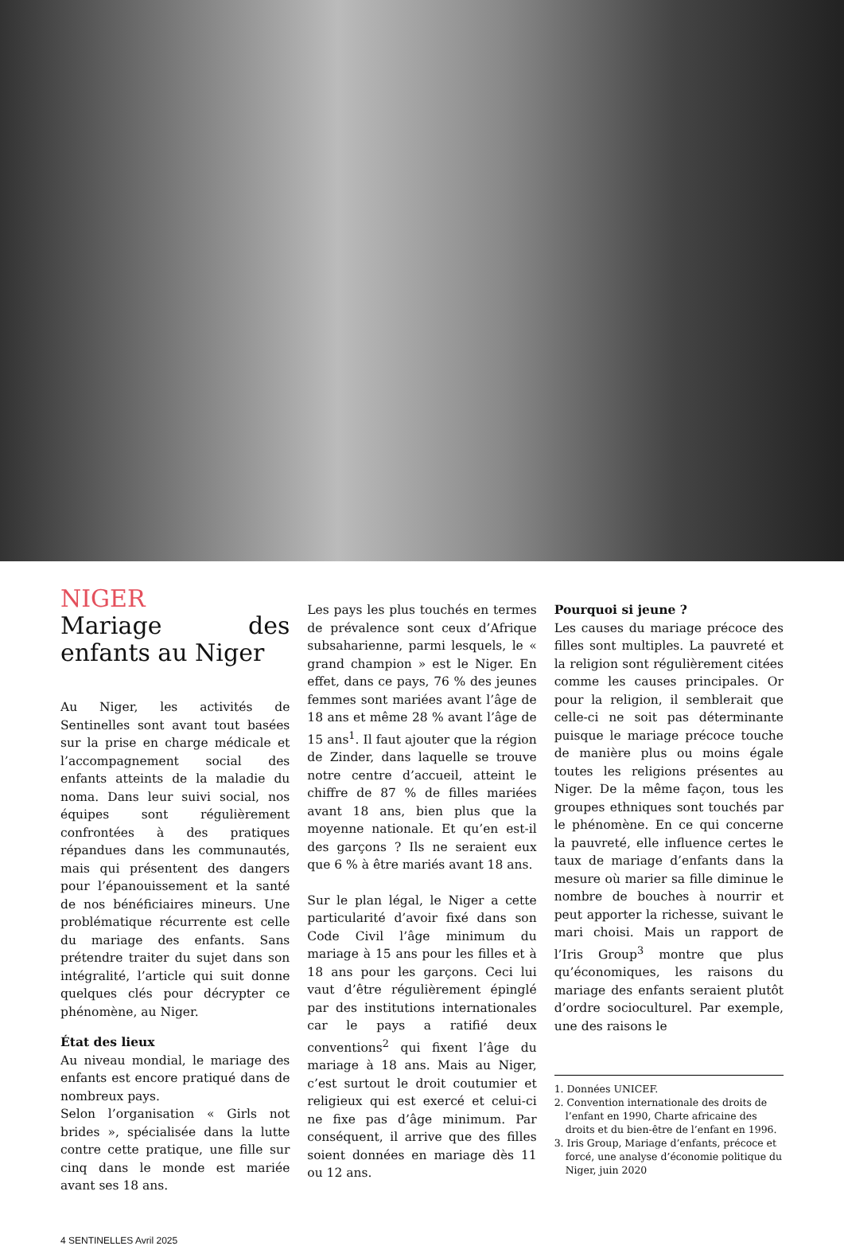NIGER
Mariage des enfants au Niger
Au Niger, les activités de Sentinelles sont avant tout basées sur la prise en charge médicale et l’accompagnement social des enfants atteints de la maladie du noma. Dans leur suivi social, nos équipes sont régulièrement confrontées à des pratiques répandues dans les communautés, mais qui présentent des dangers pour l’épanouissement et la santé de nos bénéficiaires mineurs. Une problématique récurrente est celle du mariage des enfants. Sans prétendre traiter du sujet dans son intégralité, l’article qui suit donne quelques clés pour décrypter ce phénomène, au Niger.
État des lieux
Au niveau mondial, le mariage des enfants est encore pratiqué dans de nombreux pays.
Selon l’organisation « Girls not brides », spécialisée dans la lutte contre cette pratique, une fille sur cinq dans le monde est mariée avant ses 18 ans.
Les pays les plus touchés en termes de prévalence sont ceux d’Afrique subsaharienne, parmi lesquels, le « grand champion » est le Niger. En effet, dans ce pays, 76 % des jeunes femmes sont mariées avant l’âge de 18 ans et même 28 % avant l’âge de 15 ans<sup>1</sup>. Il faut ajouter que la région de Zinder, dans laquelle se trouve notre centre d’accueil, atteint le chiffre de 87 % de filles mariées avant 18 ans, bien plus que la moyenne nationale. Et qu’en est-il des garçons ? Ils ne seraient eux que 6 % à être mariés avant 18 ans.
Sur le plan légal, le Niger a cette particularité d’avoir fixé dans son Code Civil l’âge minimum du mariage à 15 ans pour les filles et à 18 ans pour les garçons. Ceci lui vaut d’être régulièrement épinglé par des institutions internationales car le pays a ratifié deux conventions<sup>2</sup> qui fixent l’âge du mariage à 18 ans. Mais au Niger, c’est surtout le droit coutumier et religieux qui est exercé et celui-ci ne fixe pas d’âge minimum. Par conséquent, il arrive que des filles soient données en mariage dès 11 ou 12 ans.
Pourquoi si jeune ?
Les causes du mariage précoce des filles sont multiples. La pauvreté et la religion sont régulièrement citées comme les causes principales. Or pour la religion, il semblerait que celle-ci ne soit pas déterminante puisque le mariage précoce touche de manière plus ou moins égale toutes les religions présentes au Niger. De la même façon, tous les groupes ethniques sont touchés par le phénomène. En ce qui concerne la pauvreté, elle influence certes le taux de mariage d’enfants dans la mesure où marier sa fille diminue le nombre de bouches à nourrir et peut apporter la richesse, suivant le mari choisi. Mais un rapport de l’Iris Group<sup>3</sup> montre que plus qu’économiques, les raisons du mariage des enfants seraient plutôt d’ordre socioculturel. Par exemple, une des raisons le
1. Données UNICEF.
2. Convention internationale des droits de l’enfant en 1990, Charte africaine des droits et du bien-être de l’enfant en 1996.
3. Iris Group, Mariage d’enfants, précoce et forcé, une analyse d’économie politique du Niger, juin 2020
4 SENTINELLES Avril 2025